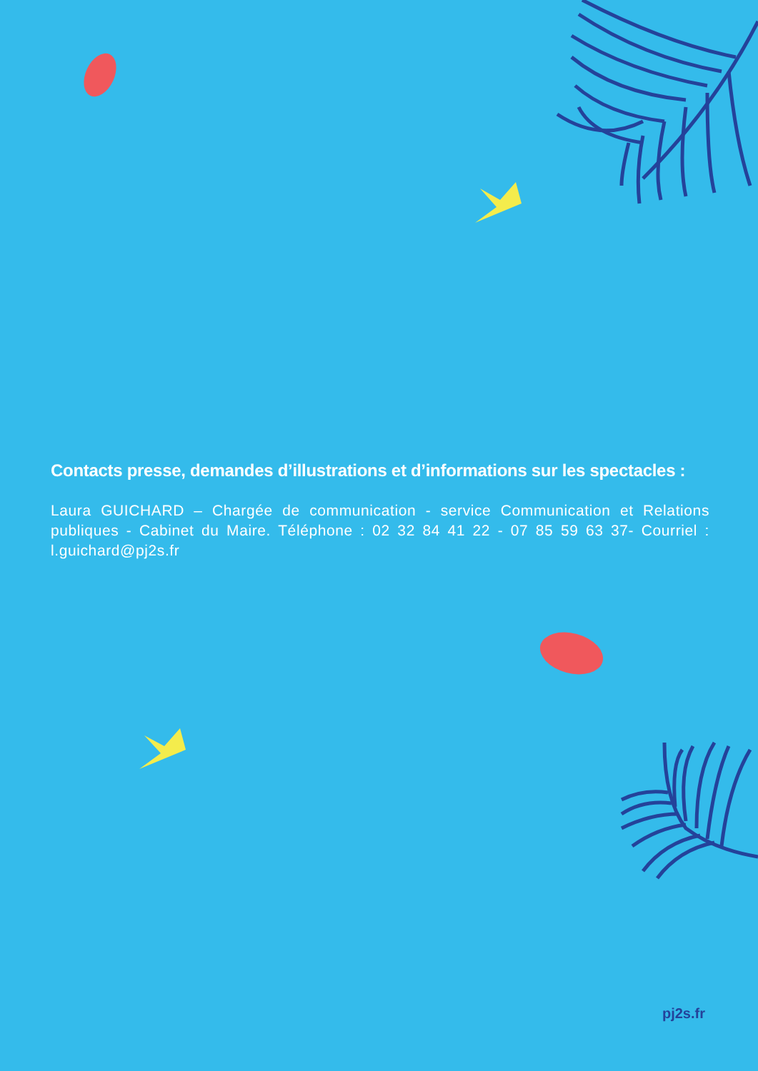Contacts presse, demandes d’illustrations et d’informations sur les spectacles :
Laura GUICHARD – Chargée de communication - service Communication et Relations publiques - Cabinet du Maire. Téléphone : 02 32 84 41 22 - 07 85 59 63 37- Courriel : l.guichard@pj2s.fr
pj2s.fr